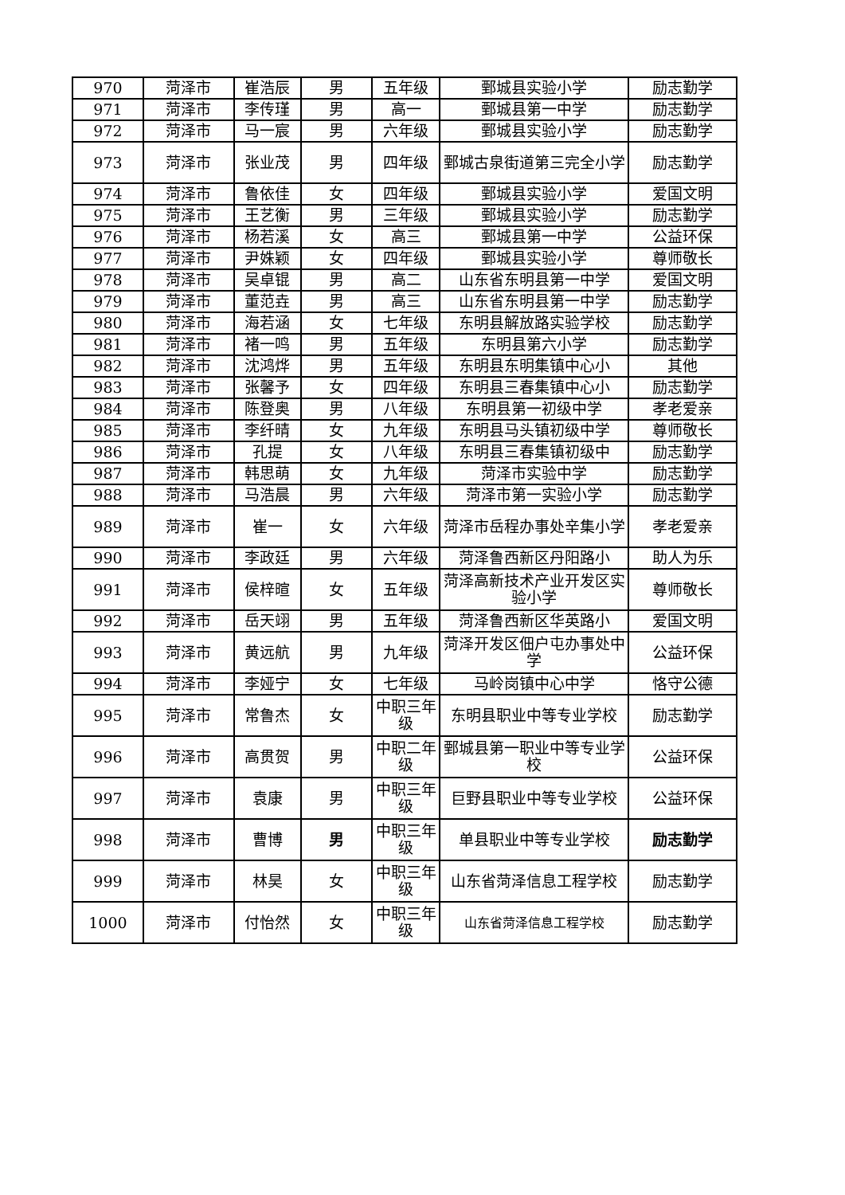| 970 | 菏泽市 | 崔浩辰 | 男 | 五年级 | 鄄城县实验小学 | 励志勤学 |
| 971 | 菏泽市 | 李传瑾 | 男 | 高一 | 鄄城县第一中学 | 励志勤学 |
| 972 | 菏泽市 | 马一宸 | 男 | 六年级 | 鄄城县实验小学 | 励志勤学 |
| 973 | 菏泽市 | 张业茂 | 男 | 四年级 | 鄄城古泉街道第三完全小学 | 励志勤学 |
| 974 | 菏泽市 | 鲁依佳 | 女 | 四年级 | 鄄城县实验小学 | 爱国文明 |
| 975 | 菏泽市 | 王艺衡 | 男 | 三年级 | 鄄城县实验小学 | 励志勤学 |
| 976 | 菏泽市 | 杨若溪 | 女 | 高三 | 鄄城县第一中学 | 公益环保 |
| 977 | 菏泽市 | 尹姝颖 | 女 | 四年级 | 鄄城县实验小学 | 尊师敬长 |
| 978 | 菏泽市 | 吴卓锟 | 男 | 高二 | 山东省东明县第一中学 | 爱国文明 |
| 979 | 菏泽市 | 董范垚 | 男 | 高三 | 山东省东明县第一中学 | 励志勤学 |
| 980 | 菏泽市 | 海若涵 | 女 | 七年级 | 东明县解放路实验学校 | 励志勤学 |
| 981 | 菏泽市 | 褚一鸣 | 男 | 五年级 | 东明县第六小学 | 励志勤学 |
| 982 | 菏泽市 | 沈鸿烨 | 男 | 五年级 | 东明县东明集镇中心小 | 其他 |
| 983 | 菏泽市 | 张馨予 | 女 | 四年级 | 东明县三春集镇中心小 | 励志勤学 |
| 984 | 菏泽市 | 陈登奥 | 男 | 八年级 | 东明县第一初级中学 | 孝老爱亲 |
| 985 | 菏泽市 | 李纤晴 | 女 | 九年级 | 东明县马头镇初级中学 | 尊师敬长 |
| 986 | 菏泽市 | 孔提 | 女 | 八年级 | 东明县三春集镇初级中 | 励志勤学 |
| 987 | 菏泽市 | 韩思萌 | 女 | 九年级 | 菏泽市实验中学 | 励志勤学 |
| 988 | 菏泽市 | 马浩晨 | 男 | 六年级 | 菏泽市第一实验小学 | 励志勤学 |
| 989 | 菏泽市 | 崔一 | 女 | 六年级 | 菏泽市岳程办事处辛集小学 | 孝老爱亲 |
| 990 | 菏泽市 | 李政廷 | 男 | 六年级 | 菏泽鲁西新区丹阳路小 | 助人为乐 |
| 991 | 菏泽市 | 侯梓暄 | 女 | 五年级 | 菏泽高新技术产业开发区实验小学 | 尊师敬长 |
| 992 | 菏泽市 | 岳天翊 | 男 | 五年级 | 菏泽鲁西新区华英路小 | 爱国文明 |
| 993 | 菏泽市 | 黄远航 | 男 | 九年级 | 菏泽开发区佃户屯办事处中学 | 公益环保 |
| 994 | 菏泽市 | 李娅宁 | 女 | 七年级 | 马岭岗镇中心中学 | 恪守公德 |
| 995 | 菏泽市 | 常鲁杰 | 女 | 中职三年级 | 东明县职业中等专业学校 | 励志勤学 |
| 996 | 菏泽市 | 高贯贺 | 男 | 中职二年级 | 鄄城县第一职业中等专业学校 | 公益环保 |
| 997 | 菏泽市 | 袁康 | 男 | 中职三年级 | 巨野县职业中等专业学校 | 公益环保 |
| 998 | 菏泽市 | 曹博 | 男 | 中职三年级 | 单县职业中等专业学校 | 励志勤学 |
| 999 | 菏泽市 | 林昊 | 女 | 中职三年级 | 山东省菏泽信息工程学校 | 励志勤学 |
| 1000 | 菏泽市 | 付怡然 | 女 | 中职三年级 | 山东省菏泽信息工程学校 | 励志勤学 |